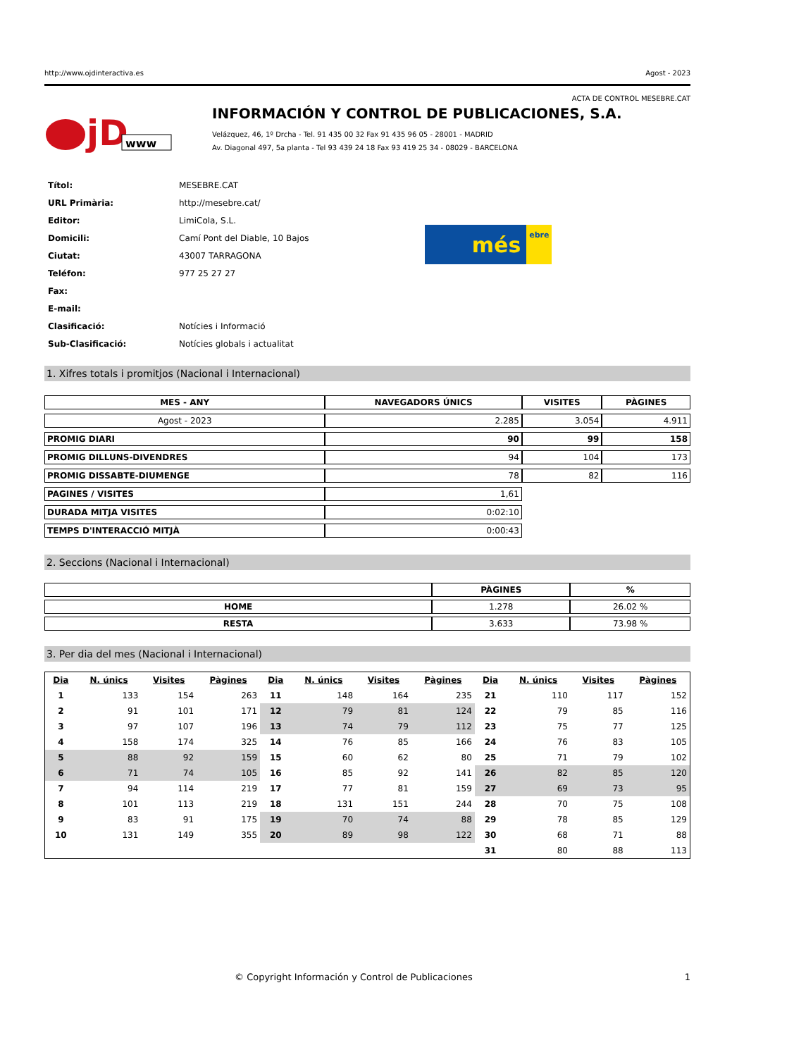http://www.ojdinteractiva.es Agost - 2023
ACTA DE CONTROL MESEBRE.CAT
jD
www
INFORMACIÓN Y CONTROL DE PUBLICACIONES, S.A.
Velázquez, 46, 1º Drcha - Tel. 91 435 00 32 Fax 91 435 96 05 - 28001 - MADRID
Av. Diagonal 497, 5a planta - Tel 93 439 24 18 Fax 93 419 25 34 - 08029 - BARCELONA
| Títol: | MESEBRE.CAT |
| URL Primària: | http://mesebre.cat/ |
| Editor: | LimiCola, S.L. |
| Domicili: | Camí Pont del Diable, 10 Bajos |
| Ciutat: | 43007 TARRAGONA |
| Teléfon: | 977 25 27 27 |
| Fax: | |
| E-mail: | |
| Clasificació: | Notícies i Informació |
| Sub-Clasificació: | Notícies globals i actualitat |
més ebre
1. Xifres totals i promitjos (Nacional i Internacional)
| MES - ANY | NAVEGADORS ÚNICS | VISITES | PÀGINES |
| --- | --- | --- | --- |
| Agost - 2023 | 2.285 | 3.054 | 4.911 |
| PROMIG DIARI | 90 | 99 | 158 |
| PROMIG DILLUNS-DIVENDRES | 94 | 104 | 173 |
| PROMIG DISSABTE-DIUMENGE | 78 | 82 | 116 |
| PAGINES / VISITES | 1,61 | | |
| DURADA MITJA VISITES | 0:02:10 | | |
| TEMPS D'INTERACCIÓ MITJÀ | 0:00:43 | | |
2. Seccions (Nacional i Internacional)
| | PÀGINES | % |
| --- | --- | --- |
| HOME | 1.278 | 26.02 % |
| RESTA | 3.633 | 73.98 % |
3. Per dia del mes (Nacional i Internacional)
| Dia | N. únics | Visites | Pàgines | Dia | N. únics | Visites | Pàgines | Dia | N. únics | Visites | Pàgines |
| --- | --- | --- | --- | --- | --- | --- | --- | --- | --- | --- | --- |
| 1 | 133 | 154 | 263 | 11 | 148 | 164 | 235 | 21 | 110 | 117 | 152 |
| 2 | 91 | 101 | 171 | 12 | 79 | 81 | 124 | 22 | 79 | 85 | 116 |
| 3 | 97 | 107 | 196 | 13 | 74 | 79 | 112 | 23 | 75 | 77 | 125 |
| 4 | 158 | 174 | 325 | 14 | 76 | 85 | 166 | 24 | 76 | 83 | 105 |
| 5 | 88 | 92 | 159 | 15 | 60 | 62 | 80 | 25 | 71 | 79 | 102 |
| 6 | 71 | 74 | 105 | 16 | 85 | 92 | 141 | 26 | 82 | 85 | 120 |
| 7 | 94 | 114 | 219 | 17 | 77 | 81 | 159 | 27 | 69 | 73 | 95 |
| 8 | 101 | 113 | 219 | 18 | 131 | 151 | 244 | 28 | 70 | 75 | 108 |
| 9 | 83 | 91 | 175 | 19 | 70 | 74 | 88 | 29 | 78 | 85 | 129 |
| 10 | 131 | 149 | 355 | 20 | 89 | 98 | 122 | 30 | 68 | 71 | 88 |
| | | | | | | | | 31 | 80 | 88 | 113 |
© Copyright Información y Control de Publicaciones 1